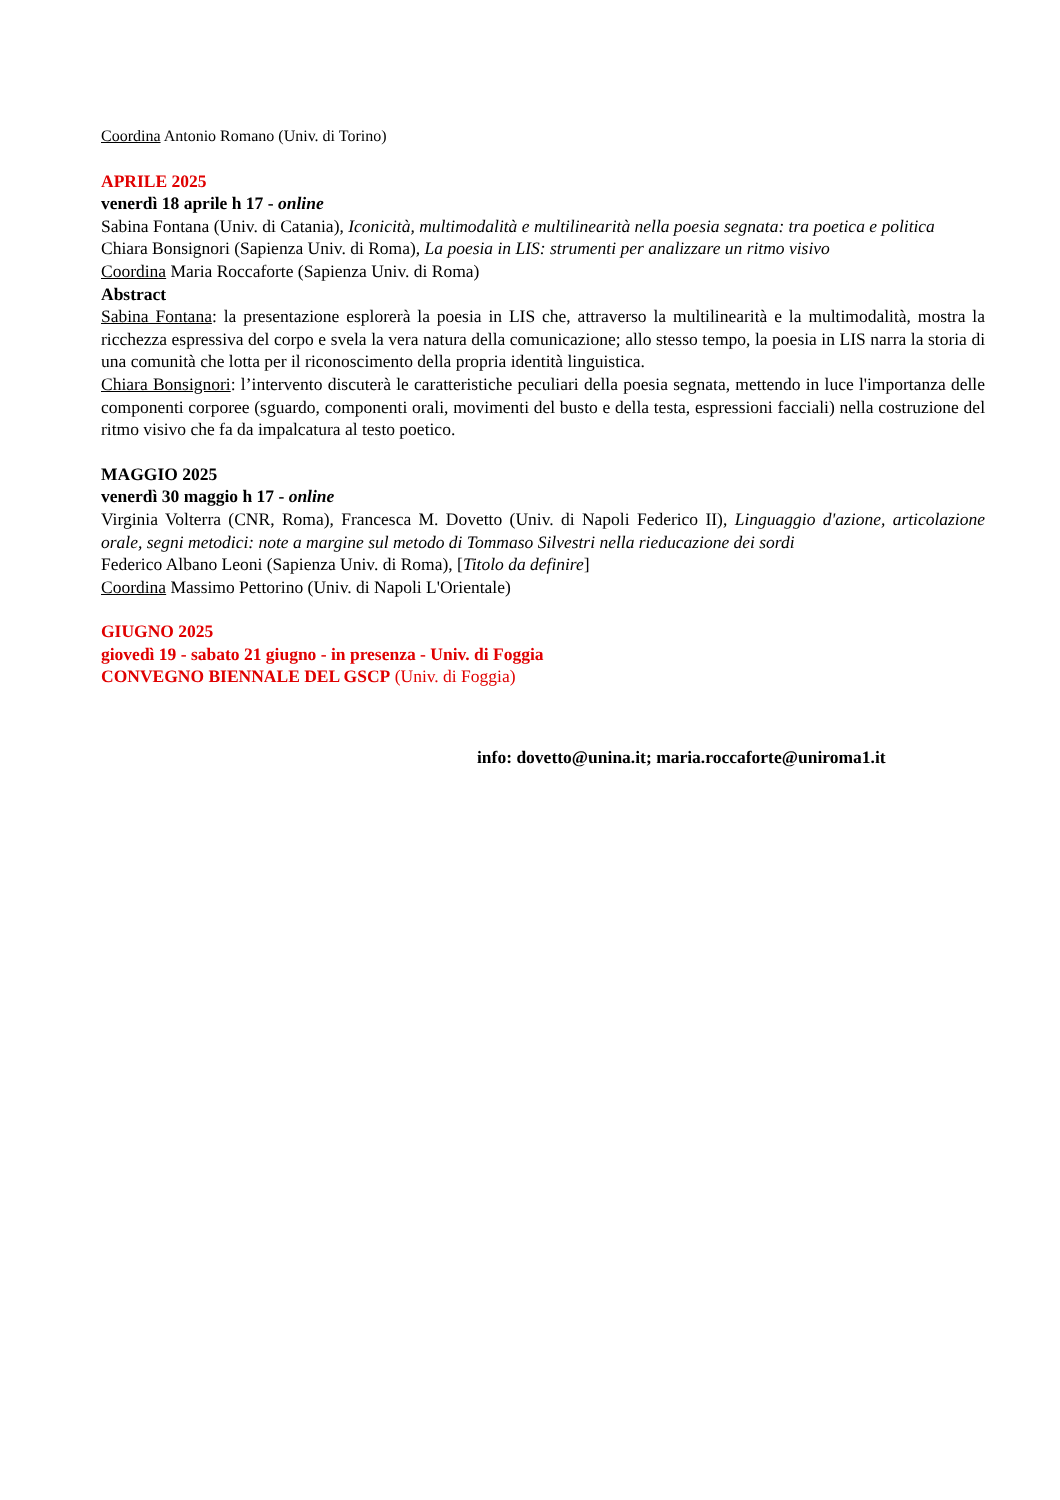Coordina Antonio Romano (Univ. di Torino)
APRILE 2025
venerdì 18 aprile h 17 - online
Sabina Fontana (Univ. di Catania), Iconicità, multimodalità e multilinearità nella poesia segnata: tra poetica e politica
Chiara Bonsignori (Sapienza Univ. di Roma), La poesia in LIS: strumenti per analizzare un ritmo visivo
Coordina Maria Roccaforte (Sapienza Univ. di Roma)
Abstract
Sabina Fontana: la presentazione esplorerà la poesia in LIS che, attraverso la multilinearità e la multimodalità, mostra la ricchezza espressiva del corpo e svela la vera natura della comunicazione; allo stesso tempo, la poesia in LIS narra la storia di una comunità che lotta per il riconoscimento della propria identità linguistica.
Chiara Bonsignori: l’intervento discuterà le caratteristiche peculiari della poesia segnata, mettendo in luce l'importanza delle componenti corporee (sguardo, componenti orali, movimenti del busto e della testa, espressioni facciali) nella costruzione del ritmo visivo che fa da impalcatura al testo poetico.
MAGGIO 2025
venerdì 30 maggio h 17 - online
Virginia Volterra (CNR, Roma), Francesca M. Dovetto (Univ. di Napoli Federico II), Linguaggio d'azione, articolazione orale, segni metodici: note a margine sul metodo di Tommaso Silvestri nella rieducazione dei sordi
Federico Albano Leoni (Sapienza Univ. di Roma), [Titolo da definire]
Coordina Massimo Pettorino (Univ. di Napoli L'Orientale)
GIUGNO 2025
giovedì 19 - sabato 21 giugno - in presenza - Univ. di Foggia
CONVEGNO BIENNALE DEL GSCP (Univ. di Foggia)
info: dovetto@unina.it; maria.roccaforte@uniroma1.it